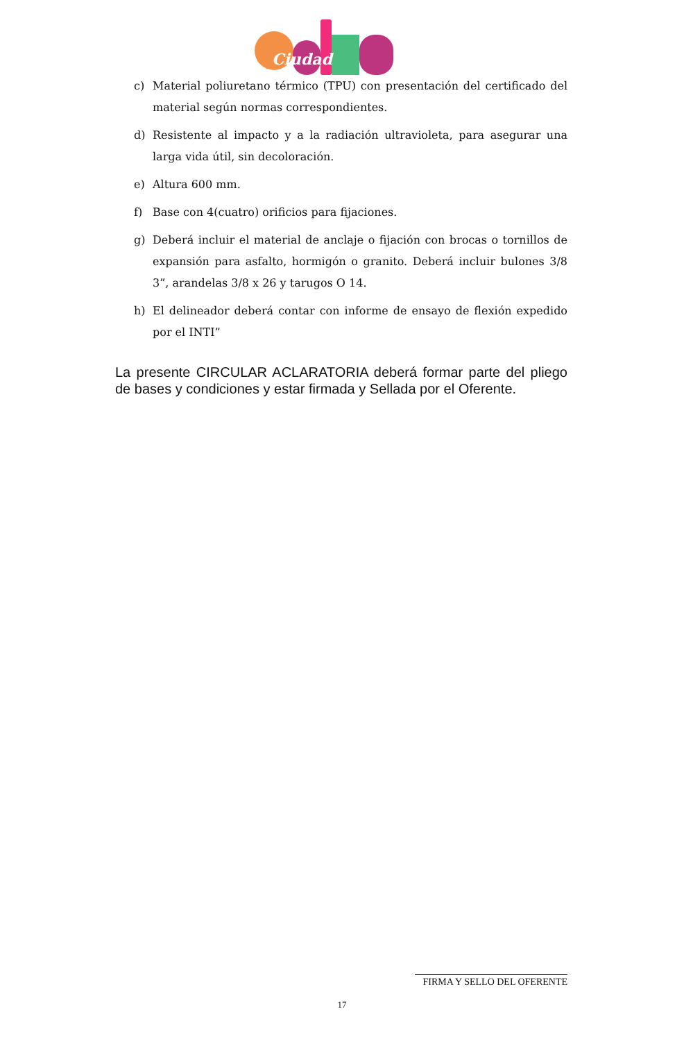Ciudad
c) Material poliuretano térmico (TPU) con presentación del certificado del material según normas correspondientes.
d) Resistente al impacto y a la radiación ultravioleta, para asegurar una larga vida útil, sin decoloración.
e) Altura 600 mm.
f) Base con 4(cuatro) orificios para fijaciones.
g) Deberá incluir el material de anclaje o fijación con brocas o tornillos de expansión para asfalto, hormigón o granito. Deberá incluir bulones 3/8 3”, arandelas 3/8 x 26 y tarugos O 14.
h) El delineador deberá contar con informe de ensayo de flexión expedido por el INTI”
La presente CIRCULAR ACLARATORIA deberá formar parte del pliego de bases y condiciones y estar firmada y Sellada por el Oferente.
FIRMA Y SELLO DEL OFERENTE
17